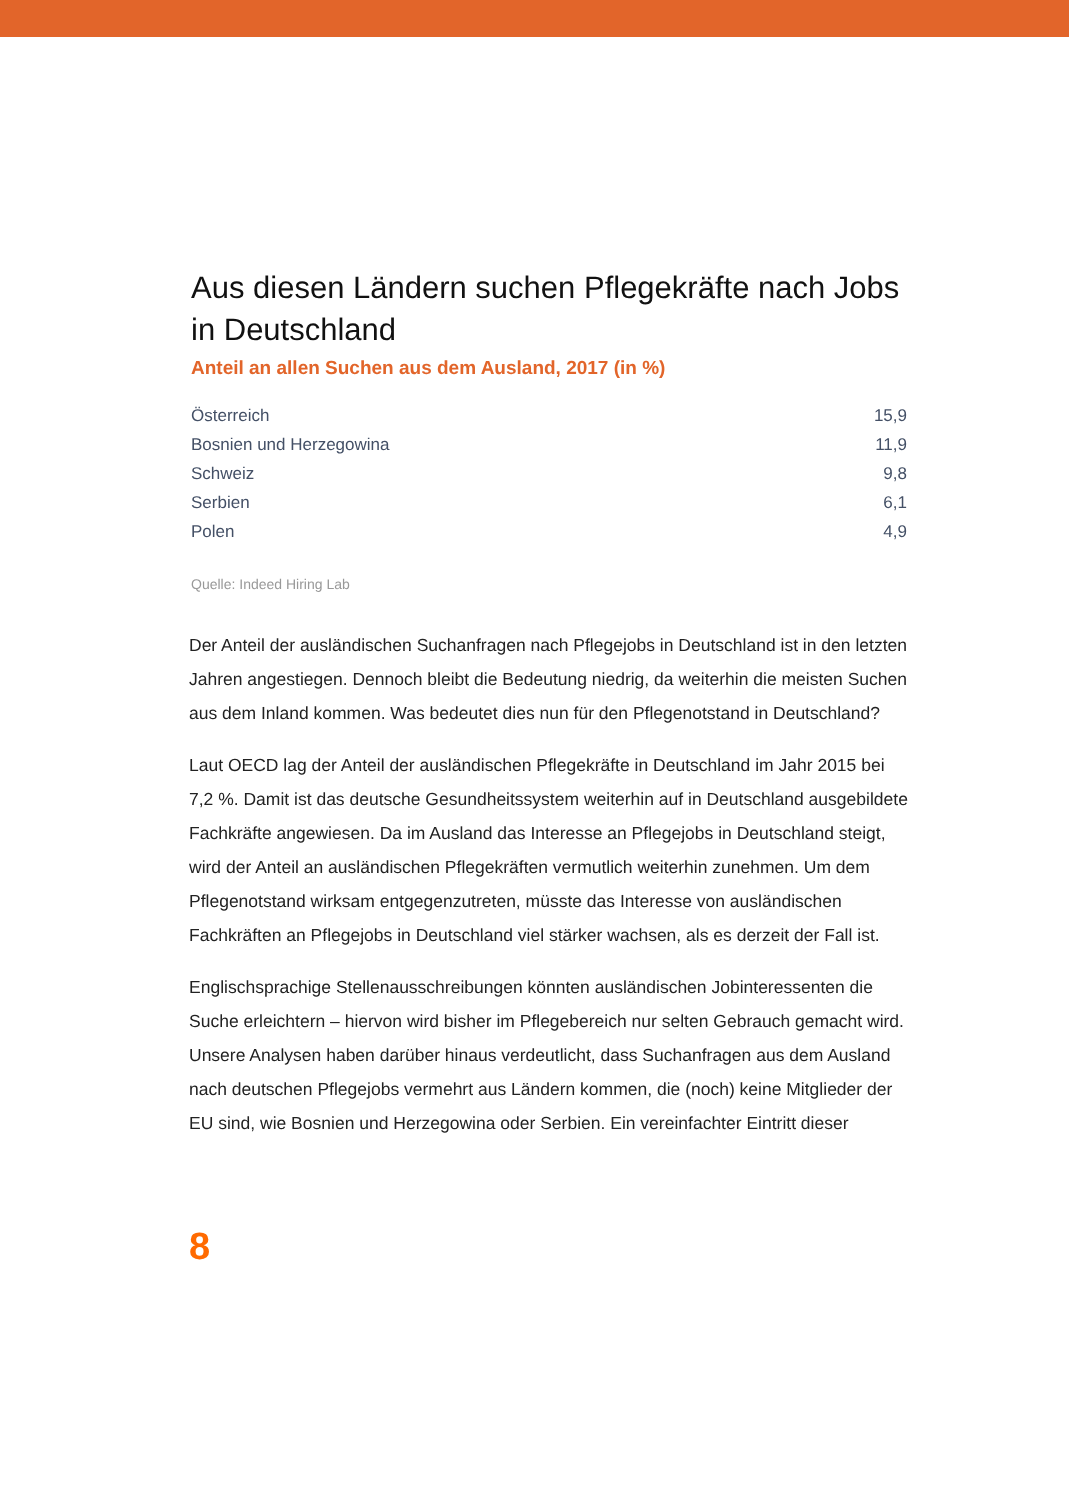Aus diesen Ländern suchen Pflegekräfte nach Jobs in Deutschland
Anteil an allen Suchen aus dem Ausland, 2017 (in %)
| Österreich | 15,9 |
| Bosnien und Herzegowina | 11,9 |
| Schweiz | 9,8 |
| Serbien | 6,1 |
| Polen | 4,9 |
Quelle: Indeed Hiring Lab
Der Anteil der ausländischen Suchanfragen nach Pflegejobs in Deutschland ist in den letzten Jahren angestiegen. Dennoch bleibt die Bedeutung niedrig, da weiterhin die meisten Suchen aus dem Inland kommen. Was bedeutet dies nun für den Pflegenotstand in Deutschland?
Laut OECD lag der Anteil der ausländischen Pflegekräfte in Deutschland im Jahr 2015 bei 7,2 %. Damit ist das deutsche Gesundheitssystem weiterhin auf in Deutschland ausgebildete Fachkräfte angewiesen. Da im Ausland das Interesse an Pflegejobs in Deutschland steigt, wird der Anteil an ausländischen Pflegekräften vermutlich weiterhin zunehmen. Um dem Pflegenotstand wirksam entgegenzutreten, müsste das Interesse von ausländischen Fachkräften an Pflegejobs in Deutschland viel stärker wachsen, als es derzeit der Fall ist.
Englischsprachige Stellenausschreibungen könnten ausländischen Jobinteressenten die Suche erleichtern – hiervon wird bisher im Pflegebereich nur selten Gebrauch gemacht wird. Unsere Analysen haben darüber hinaus verdeutlicht, dass Suchanfragen aus dem Ausland nach deutschen Pflegejobs vermehrt aus Ländern kommen, die (noch) keine Mitglieder der EU sind, wie Bosnien und Herzegowina oder Serbien. Ein vereinfachter Eintritt dieser
8